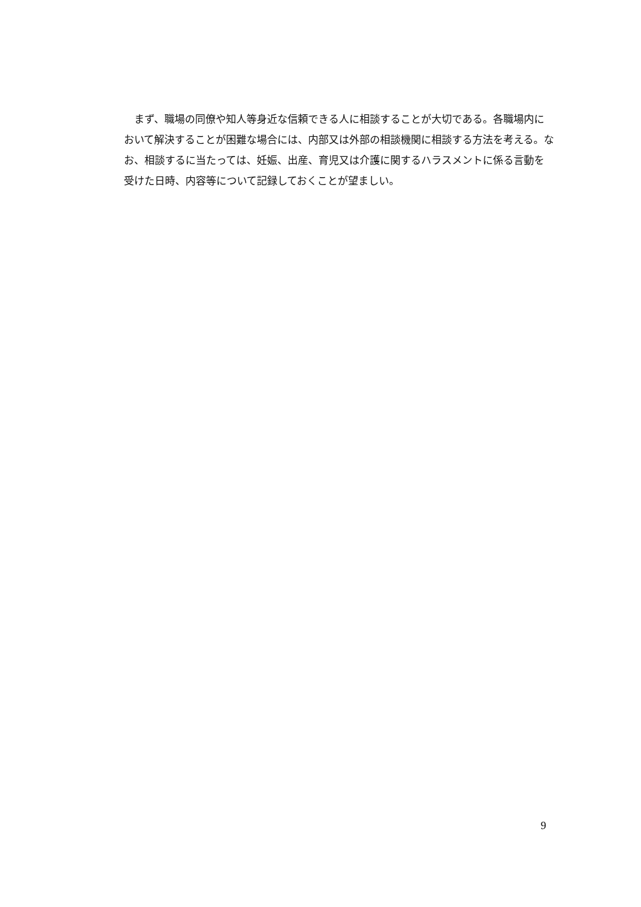まず、職場の同僚や知人等身近な信頼できる人に相談することが大切である。各職場内において解決することが困難な場合には、内部又は外部の相談機関に相談する方法を考える。なお、相談するに当たっては、妊娠、出産、育児又は介護に関するハラスメントに係る言動を受けた日時、内容等について記録しておくことが望ましい。
9